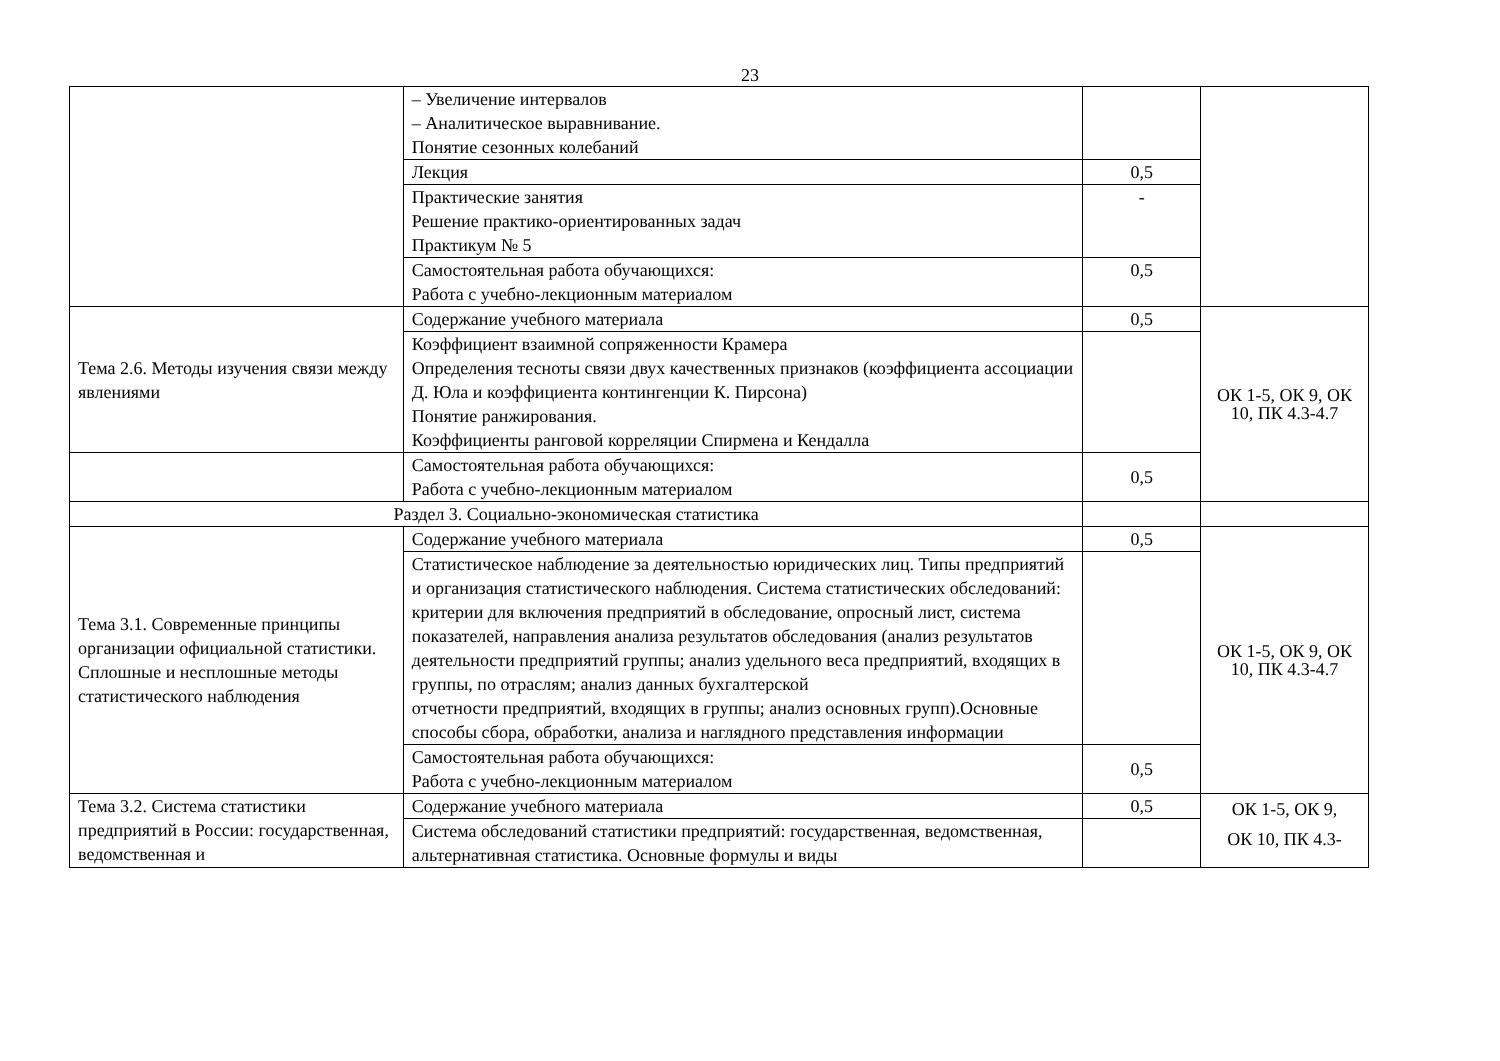23
| | – Увеличение интервалов – Аналитическое выравнивание. Понятие сезонных колебаний | | |
| | Лекция | 0,5 | |
| | Практические занятия Решение практико-ориентированных задач Практикум № 5 | - | |
| | Самостоятельная работа обучающихся: Работа с учебно-лекционным материалом | 0,5 | |
| Тема 2.6. Методы изучения связи между явлениями | Содержание учебного материала | 0,5 | ОК 1-5, ОК 9, ОК 10, ПК 4.3-4.7 |
| | Коэффициент взаимной сопряженности Крамера Определения тесноты связи двух качественных признаков (коэффициента ассоциации Д. Юла и коэффициента контингенции К. Пирсона) Понятие ранжирования. Коэффициенты ранговой корреляции Спирмена и Кендалла | | |
| | Самостоятельная работа обучающихся: Работа с учебно-лекционным материалом | 0,5 | |
| Раздел 3. Социально-экономическая статистика | | | |
| Тема 3.1. Современные принципы организации официальной статистики. Сплошные и несплошные методы статистического наблюдения | Содержание учебного материала | 0,5 | ОК 1-5, ОК 9, ОК 10, ПК 4.3-4.7 |
| | Статистическое наблюдение за деятельностью юридических лиц. Типы предприятий и организация статистического наблюдения. Система статистических обследований: критерии для включения предприятий в обследование, опросный лист, система показателей, направления анализа результатов обследования (анализ результатов деятельности предприятий группы; анализ удельного веса предприятий, входящих в группы, по отраслям; анализ данных бухгалтерской отчетности предприятий, входящих в группы; анализ основных групп).Основные способы сбора, обработки, анализа и наглядного представления информации | | |
| | Самостоятельная работа обучающихся: Работа с учебно-лекционным материалом | 0,5 | |
| Тема 3.2. Система статистики предприятий в России: государственная, ведомственная и | Содержание учебного материала | 0,5 | ОК 1-5, ОК 9, ОК 10, ПК 4.3- |
| | Система обследований статистики предприятий: государственная, ведомственная, альтернативная статистика. Основные формулы и виды | | |